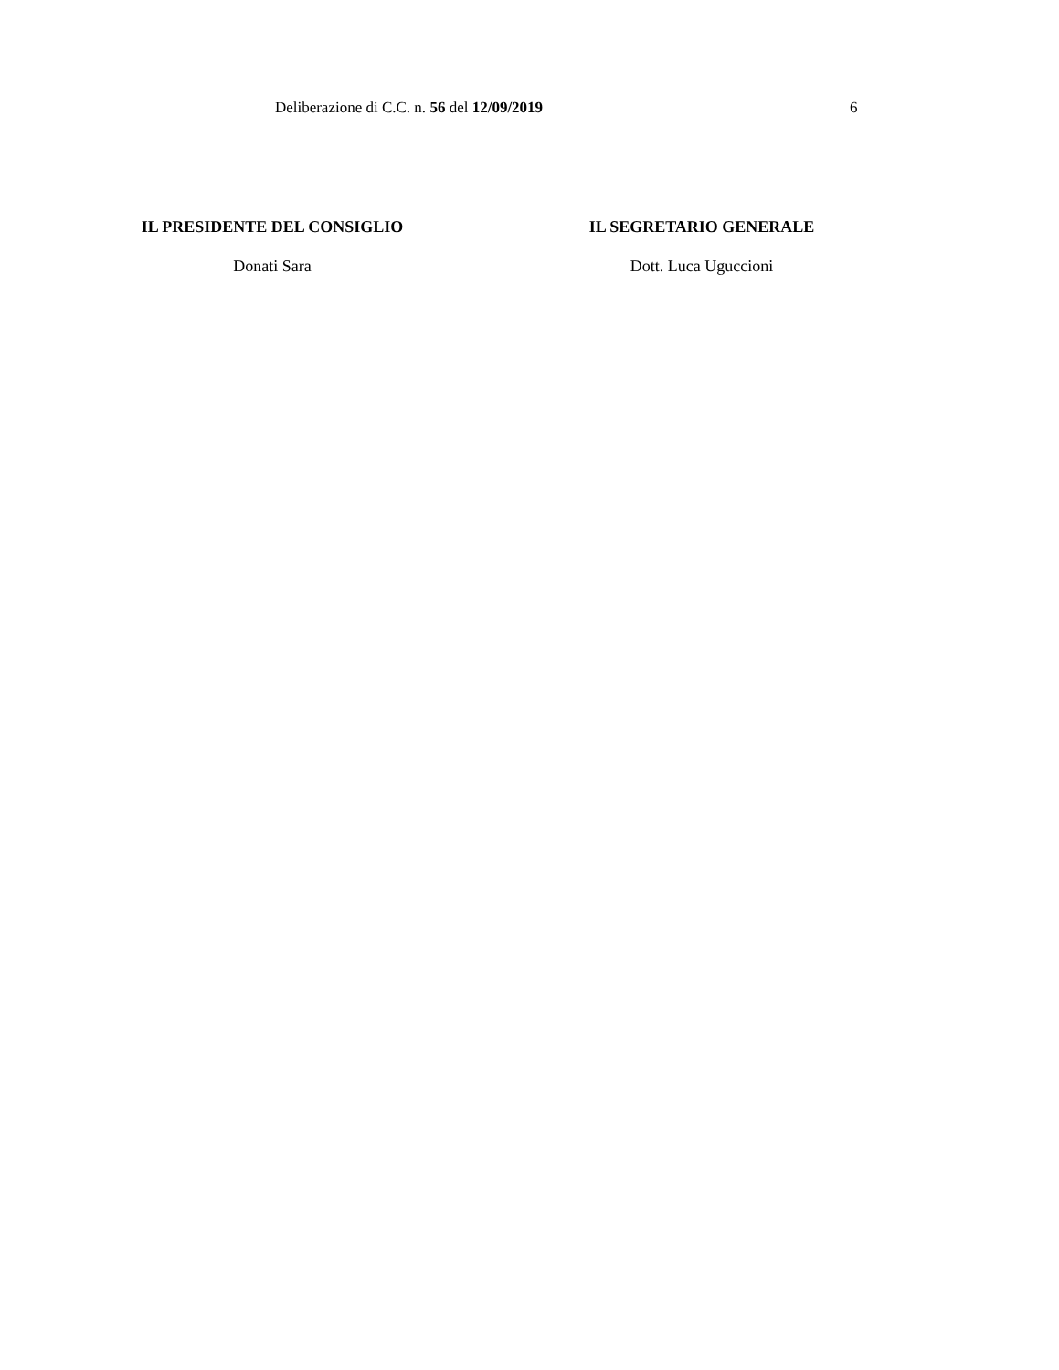Deliberazione di C.C. n. 56 del 12/09/2019 6
IL PRESIDENTE DEL CONSIGLIO
Donati Sara
IL SEGRETARIO GENERALE
Dott. Luca Uguccioni